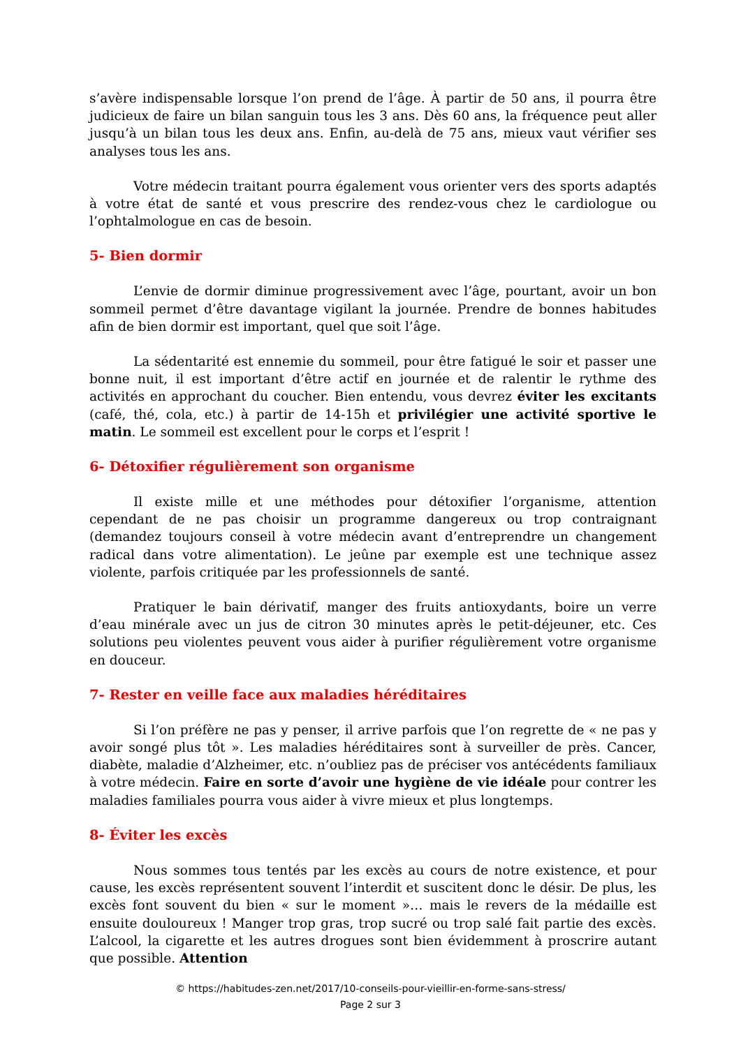s’avère indispensable lorsque l’on prend de l’âge. À partir de 50 ans, il pourra être judicieux de faire un bilan sanguin tous les 3 ans. Dès 60 ans, la fréquence peut aller jusqu’à un bilan tous les deux ans. Enfin, au-delà de 75 ans, mieux vaut vérifier ses analyses tous les ans.
Votre médecin traitant pourra également vous orienter vers des sports adaptés à votre état de santé et vous prescrire des rendez-vous chez le cardiologue ou l’ophtalmologue en cas de besoin.
5- Bien dormir
L’envie de dormir diminue progressivement avec l’âge, pourtant, avoir un bon sommeil permet d’être davantage vigilant la journée. Prendre de bonnes habitudes afin de bien dormir est important, quel que soit l’âge.
La sédentarité est ennemie du sommeil, pour être fatigué le soir et passer une bonne nuit, il est important d’être actif en journée et de ralentir le rythme des activités en approchant du coucher. Bien entendu, vous devrez éviter les excitants (café, thé, cola, etc.) à partir de 14-15h et privilégier une activité sportive le matin. Le sommeil est excellent pour le corps et l’esprit !
6- Détoxifier régulièrement son organisme
Il existe mille et une méthodes pour détoxifier l’organisme, attention cependant de ne pas choisir un programme dangereux ou trop contraignant (demandez toujours conseil à votre médecin avant d’entreprendre un changement radical dans votre alimentation). Le jeûne par exemple est une technique assez violente, parfois critiquée par les professionnels de santé.
Pratiquer le bain dérivatif, manger des fruits antioxydants, boire un verre d’eau minérale avec un jus de citron 30 minutes après le petit-déjeuner, etc. Ces solutions peu violentes peuvent vous aider à purifier régulièrement votre organisme en douceur.
7- Rester en veille face aux maladies héréditaires
Si l’on préfère ne pas y penser, il arrive parfois que l’on regrette de « ne pas y avoir songé plus tôt ». Les maladies héréditaires sont à surveiller de près. Cancer, diabète, maladie d’Alzheimer, etc. n’oubliez pas de préciser vos antécédents familiaux à votre médecin. Faire en sorte d’avoir une hygiène de vie idéale pour contrer les maladies familiales pourra vous aider à vivre mieux et plus longtemps.
8- Éviter les excès
Nous sommes tous tentés par les excès au cours de notre existence, et pour cause, les excès représentent souvent l’interdit et suscitent donc le désir. De plus, les excès font souvent du bien « sur le moment »… mais le revers de la médaille est ensuite douloureux ! Manger trop gras, trop sucré ou trop salé fait partie des excès. L’alcool, la cigarette et les autres drogues sont bien évidemment à proscrire autant que possible. Attention
© https://habitudes-zen.net/2017/10-conseils-pour-vieillir-en-forme-sans-stress/
Page 2 sur 3